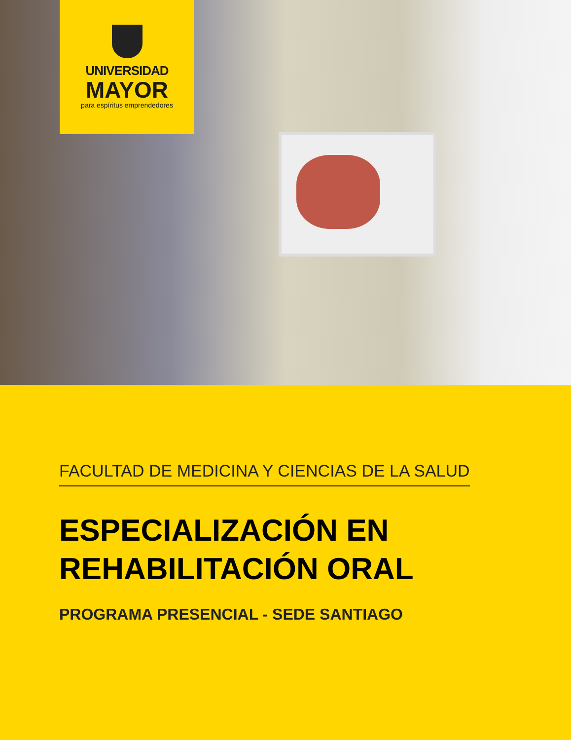UNIVERSIDAD
MAYOR
para espíritus emprendedores
FACULTAD DE MEDICINA Y CIENCIAS DE LA SALUD
ESPECIALIZACIÓN EN
REHABILITACIÓN ORAL
PROGRAMA PRESENCIAL - SEDE SANTIAGO